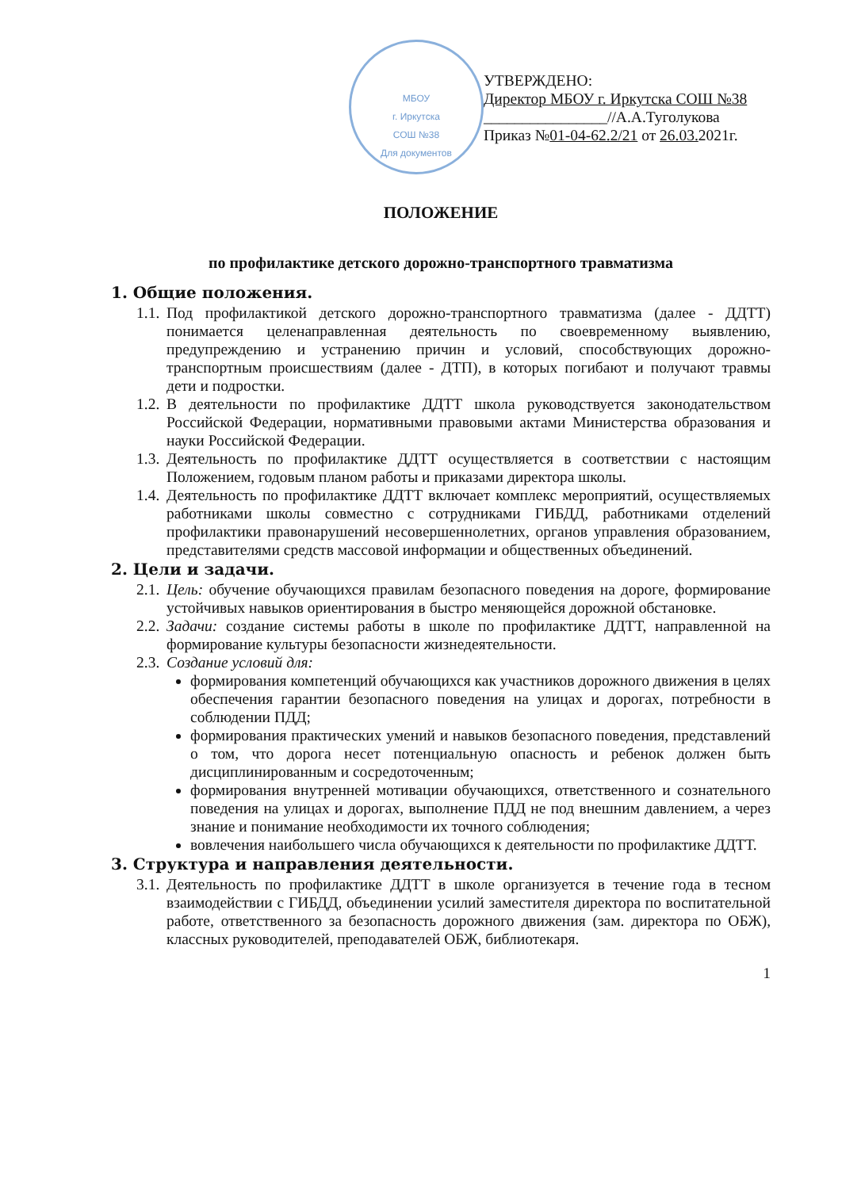МБОУ
г. Иркутска
СОШ №38
Для документов
УТВЕРЖДЕНО:
Директор МБОУ г. Иркутска СОШ №38
________________//А.А.Туголукова
Приказ №01-04-62.2/21 от 26.03. 2021г.
ПОЛОЖЕНИЕ
по профилактике детского дорожно-транспортного травматизма
1. Общие положения.
1.1. Под профилактикой детского дорожно-транспортного травматизма (далее - ДДТТ) понимается целенаправленная деятельность по своевременному выявлению, предупреждению и устранению причин и условий, способствующих дорожно-транспортным происшествиям (далее - ДТП), в которых погибают и получают травмы дети и подростки.
1.2. В деятельности по профилактике ДДТТ школа руководствуется законодательством Российской Федерации, нормативными правовыми актами Министерства образования и науки Российской Федерации.
1.3. Деятельность по профилактике ДДТТ осуществляется в соответствии с настоящим Положением, годовым планом работы и приказами директора школы.
1.4. Деятельность по профилактике ДДТТ включает комплекс мероприятий, осуществляемых работниками школы совместно с сотрудниками ГИБДД, работниками отделений профилактики правонарушений несовершеннолетних, органов управления образованием, представителями средств массовой информации и общественных объединений.
2. Цели и задачи.
2.1. Цель: обучение обучающихся правилам безопасного поведения на дороге, формирование устойчивых навыков ориентирования в быстро меняющейся дорожной обстановке.
2.2. Задачи: создание системы работы в школе по профилактике ДДТТ, направленной на формирование культуры безопасности жизнедеятельности.
2.3. Создание условий для:
формирования компетенций обучающихся как участников дорожного движения в целях обеспечения гарантии безопасного поведения на улицах и дорогах, потребности в соблюдении ПДД;
формирования практических умений и навыков безопасного поведения, представлений о том, что дорога несет потенциальную опасность и ребенок должен быть дисциплинированным и сосредоточенным;
формирования внутренней мотивации обучающихся, ответственного и сознательного поведения на улицах и дорогах, выполнение ПДД не под внешним давлением, а через знание и понимание необходимости их точного соблюдения;
вовлечения наибольшего числа обучающихся к деятельности по профилактике ДДТТ.
3. Структура и направления деятельности.
3.1. Деятельность по профилактике ДДТТ в школе организуется в течение года в тесном взаимодействии с ГИБДД, объединении усилий заместителя директора по воспитательной работе, ответственного за безопасность дорожного движения (зам. директора по ОБЖ), классных руководителей, преподавателей ОБЖ, библиотекаря.
1